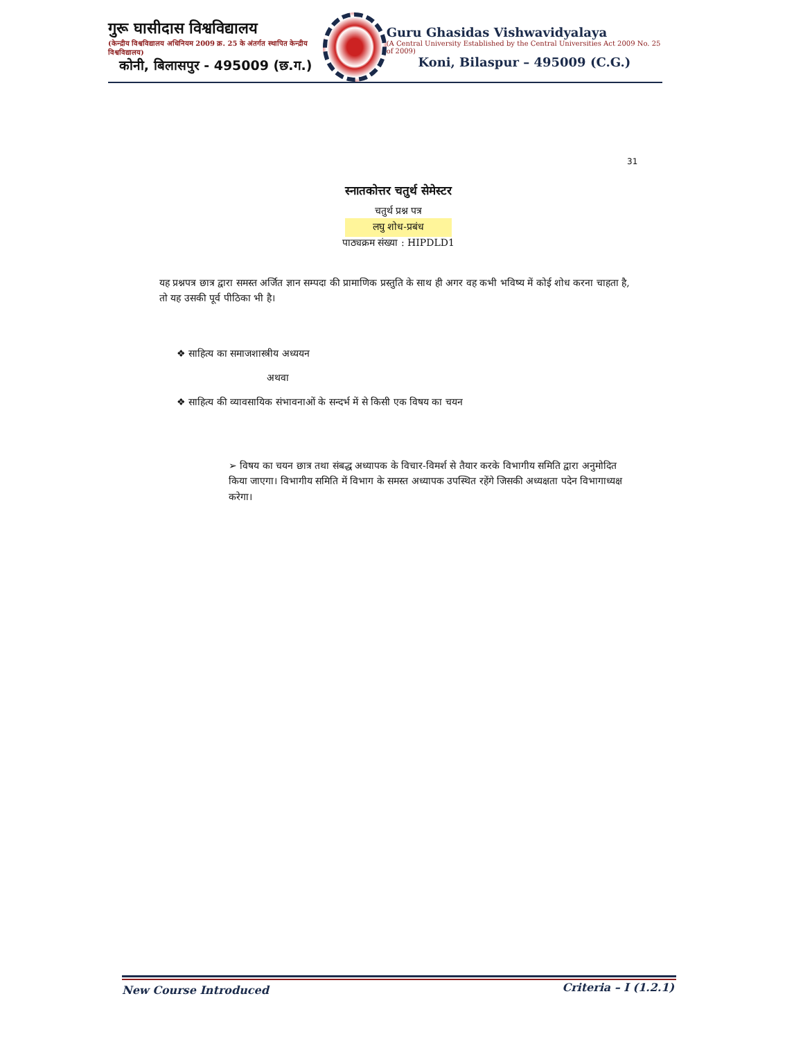गुरू घासीदास विश्वविद्यालय
(केन्द्रीय विश्वविद्यालय अधिनियम 2009 क्र. 25 के अंतर्गत स्थापित केन्द्रीय विश्वविद्यालय)
कोनी, बिलासपुर - 495009 (छ.ग.)
Guru Ghasidas Vishwavidyalaya
(A Central University Established by the Central Universities Act 2009 No. 25 of 2009)
Koni, Bilaspur – 495009 (C.G.)
31
स्नातकोत्तर चतुर्थ सेमेस्टर
चतुर्थ प्रश्न पत्र
लघु शोध-प्रबंध
पाठ्यक्रम संख्या : HIPDLD1
यह प्रश्नपत्र छात्र द्वारा समस्त अर्जित ज्ञान सम्पदा की प्रामाणिक प्रस्तुति के साथ ही अगर वह कभी भविष्य में कोई शोध करना चाहता है, तो यह उसकी पूर्व पीठिका भी है।
❖ साहित्य का समाजशास्त्रीय अध्ययन
अथवा
❖ साहित्य की व्यावसायिक संभावनाओं के सन्दर्भ में से किसी एक विषय का चयन
➢ विषय का चयन छात्र तथा संबद्ध अध्यापक के विचार-विमर्श से तैयार करके विभागीय समिति द्वारा अनुमोदित किया जाएगा। विभागीय समिति में विभाग के समस्त अध्यापक उपस्थित रहेंगे जिसकी अध्यक्षता पदेन विभागाध्यक्ष करेगा।
New Course Introduced Criteria – I (1.2.1)